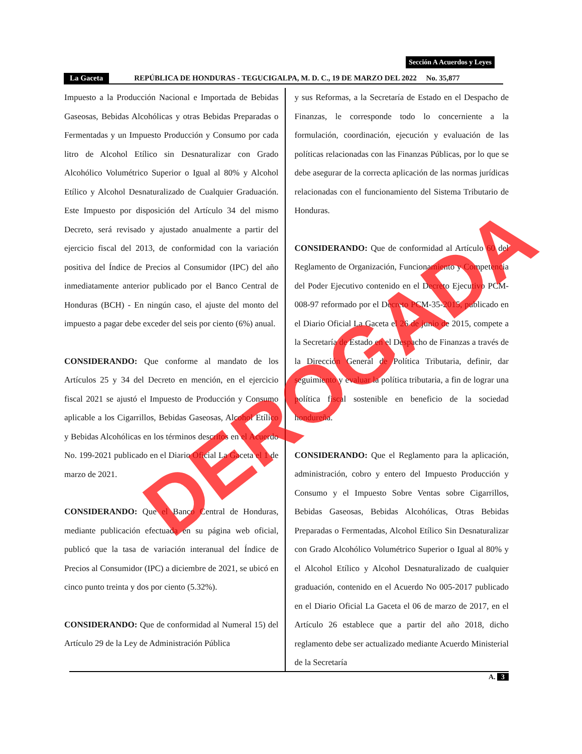Sección A Acuerdos y Leyes
La Gaceta REPÚBLICA DE HONDURAS - TEGUCIGALPA, M. D. C., 19 DE MARZO DEL 2022 No. 35,877
Impuesto a la Producción Nacional e Importada de Bebidas Gaseosas, Bebidas Alcohólicas y otras Bebidas Preparadas o Fermentadas y un Impuesto Producción y Consumo por cada litro de Alcohol Etílico sin Desnaturalizar con Grado Alcohólico Volumétrico Superior o Igual al 80% y Alcohol Etílico y Alcohol Desnaturalizado de Cualquier Graduación. Este Impuesto por disposición del Artículo 34 del mismo Decreto, será revisado y ajustado anualmente a partir del ejercicio fiscal del 2013, de conformidad con la variación positiva del Índice de Precios al Consumidor (IPC) del año inmediatamente anterior publicado por el Banco Central de Honduras (BCH) - En ningún caso, el ajuste del monto del impuesto a pagar debe exceder del seis por ciento (6%) anual.
CONSIDERANDO: Que conforme al mandato de los Artículos 25 y 34 del Decreto en mención, en el ejercicio fiscal 2021 se ajustó el Impuesto de Producción y Consumo aplicable a los Cigarrillos, Bebidas Gaseosas, Alcohol Etílico y Bebidas Alcohólicas en los términos descritos en el Acuerdo No. 199-2021 publicado en el Diario Oficial La Gaceta el 1 de marzo de 2021.
CONSIDERANDO: Que el Banco Central de Honduras, mediante publicación efectuada en su página web oficial, publicó que la tasa de variación interanual del Índice de Precios al Consumidor (IPC) a diciembre de 2021, se ubicó en cinco punto treinta y dos por ciento (5.32%).
CONSIDERANDO: Que de conformidad al Numeral 15) del Artículo 29 de la Ley de Administración Pública
y sus Reformas, a la Secretaría de Estado en el Despacho de Finanzas, le corresponde todo lo concerniente a la formulación, coordinación, ejecución y evaluación de las políticas relacionadas con las Finanzas Públicas, por lo que se debe asegurar de la correcta aplicación de las normas jurídicas relacionadas con el funcionamiento del Sistema Tributario de Honduras.
CONSIDERANDO: Que de conformidad al Artículo 60 del Reglamento de Organización, Funcionamiento y Competencia del Poder Ejecutivo contenido en el Decreto Ejecutivo PCM-008-97 reformado por el Decreto PCM-35-2015, publicado en el Diario Oficial La Gaceta el 26 de junio de 2015, compete a la Secretaría de Estado en el Despacho de Finanzas a través de la Dirección General de Política Tributaria, definir, dar seguimiento y evaluar la política tributaria, a fin de lograr una política fiscal sostenible en beneficio de la sociedad hondureña.
CONSIDERANDO: Que el Reglamento para la aplicación, administración, cobro y entero del Impuesto Producción y Consumo y el Impuesto Sobre Ventas sobre Cigarrillos, Bebidas Gaseosas, Bebidas Alcohólicas, Otras Bebidas Preparadas o Fermentadas, Alcohol Etílico Sin Desnaturalizar con Grado Alcohólico Volumétrico Superior o Igual al 80% y el Alcohol Etílico y Alcohol Desnaturalizado de cualquier graduación, contenido en el Acuerdo No 005-2017 publicado en el Diario Oficial La Gaceta el 06 de marzo de 2017, en el Artículo 26 establece que a partir del año 2018, dicho reglamento debe ser actualizado mediante Acuerdo Ministerial de la Secretaría
A. 3
DEROGADA